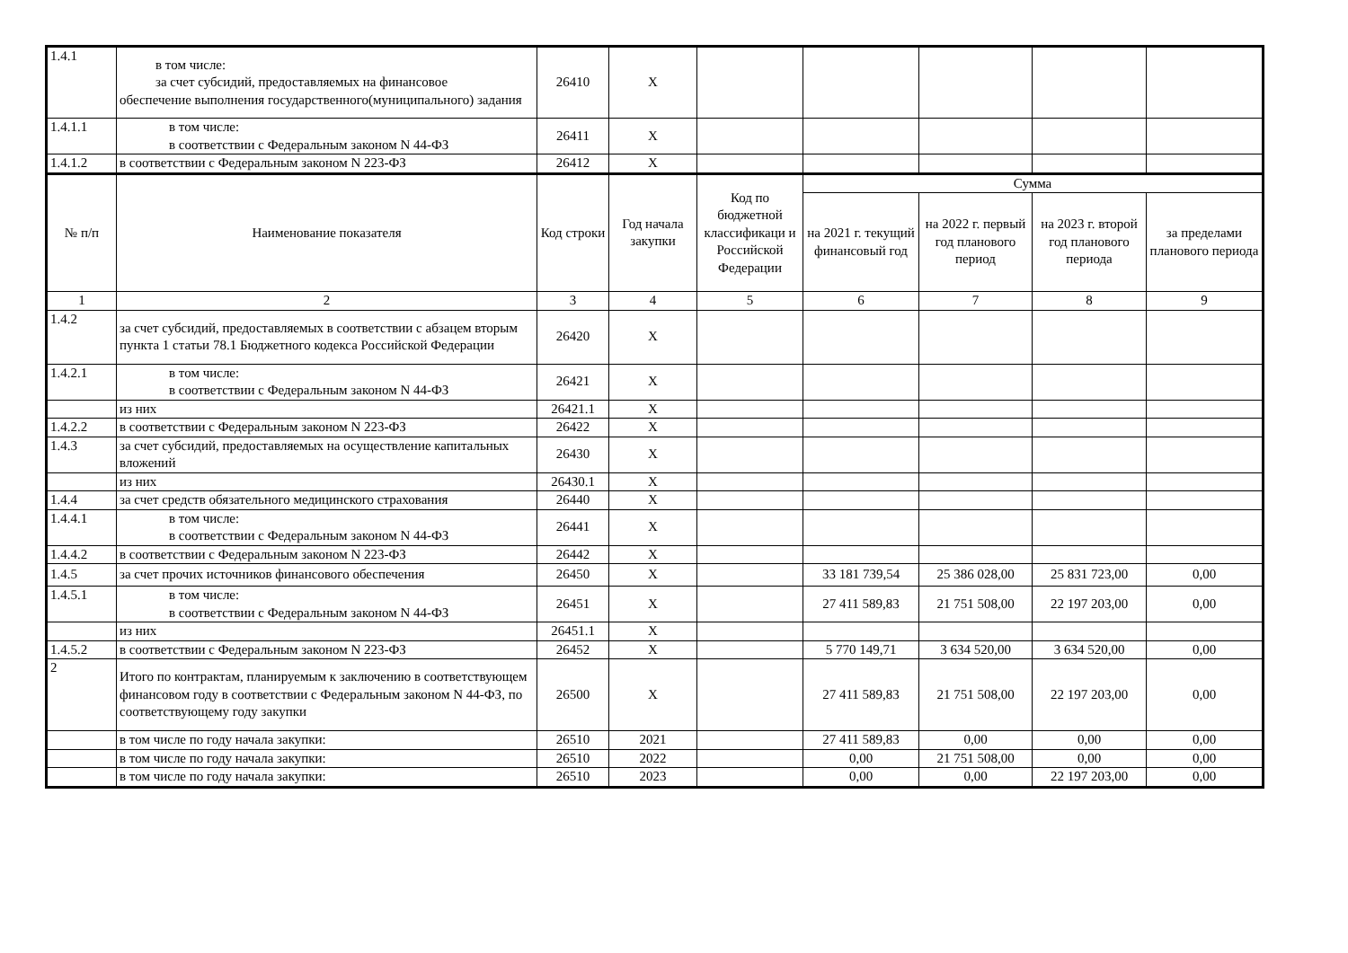| 1.4.1 | в том числе: за счет субсидий, предоставляемых на финансовое обеспечение выполнения государственного(муниципального) задания | 26410 | X | | | | | |
| 1.4.1.1 | в том числе: в соответствии с Федеральным законом N 44-ФЗ | 26411 | X | | | | | |
| 1.4.1.2 | в соответствии с Федеральным законом N 223-ФЗ | 26412 | X | | | | | |
| № п/п | Наименование показателя | Код строки | Год начала закупки | Код по бюджетной классификаци и Российской Федерации | Сумма | | | |
| | | | | | на 2021 г. текущий финансовый год | на 2022 г. первый год планового период | на 2023 г. второй год планового периода | за пределами планового периода |
| 1 | 2 | 3 | 4 | 5 | 6 | 7 | 8 | 9 |
| 1.4.2 | за счет субсидий, предоставляемых в соответствии с абзацем вторым пункта 1 статьи 78.1 Бюджетного кодекса Российской Федерации | 26420 | X | | | | | |
| 1.4.2.1 | в том числе: в соответствии с Федеральным законом N 44-ФЗ | 26421 | X | | | | | |
| | из них | 26421.1 | X | | | | | |
| 1.4.2.2 | в соответствии с Федеральным законом N 223-ФЗ | 26422 | X | | | | | |
| 1.4.3 | за счет субсидий, предоставляемых на осуществление капитальных вложений | 26430 | X | | | | | |
| | из них | 26430.1 | X | | | | | |
| 1.4.4 | за счет средств обязательного медицинского страхования | 26440 | X | | | | | |
| 1.4.4.1 | в том числе: в соответствии с Федеральным законом N 44-ФЗ | 26441 | X | | | | | |
| 1.4.4.2 | в соответствии с Федеральным законом N 223-ФЗ | 26442 | X | | | | | |
| 1.4.5 | за счет прочих источников финансового обеспечения | 26450 | X | | 33 181 739,54 | 25 386 028,00 | 25 831 723,00 | 0,00 |
| 1.4.5.1 | в том числе: в соответствии с Федеральным законом N 44-ФЗ | 26451 | X | | 27 411 589,83 | 21 751 508,00 | 22 197 203,00 | 0,00 |
| | из них | 26451.1 | X | | | | | |
| 1.4.5.2 | в соответствии с Федеральным законом N 223-ФЗ | 26452 | X | | 5 770 149,71 | 3 634 520,00 | 3 634 520,00 | 0,00 |
| 2 | Итого по контрактам, планируемым к заключению в соответствующем финансовом году в соответствии с Федеральным законом N 44-ФЗ, по соответствующему году закупки | 26500 | X | | 27 411 589,83 | 21 751 508,00 | 22 197 203,00 | 0,00 |
| | в том числе по году начала закупки: | 26510 | 2021 | | 27 411 589,83 | 0,00 | 0,00 | 0,00 |
| | в том числе по году начала закупки: | 26510 | 2022 | | 0,00 | 21 751 508,00 | 0,00 | 0,00 |
| | в том числе по году начала закупки: | 26510 | 2023 | | 0,00 | 0,00 | 22 197 203,00 | 0,00 |